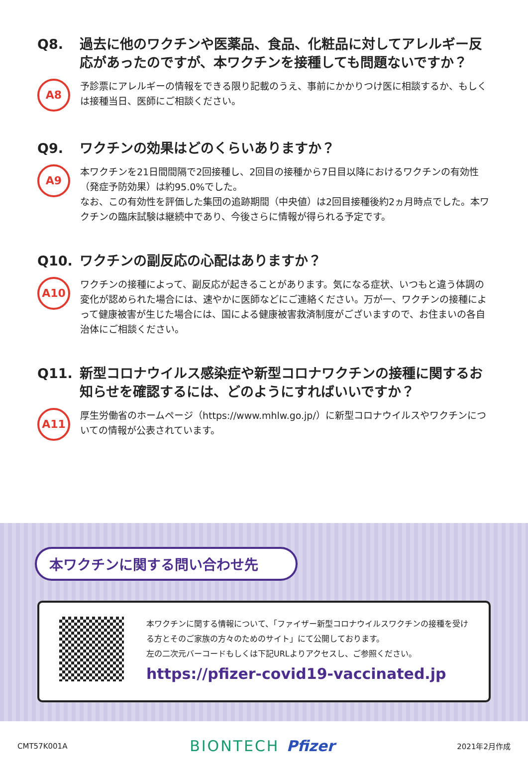Q8. 過去に他のワクチンや医薬品、食品、化粧品に対してアレルギー反応があったのですが、本ワクチンを接種しても問題ないですか？
A8
予診票にアレルギーの情報をできる限り記載のうえ、事前にかかりつけ医に相談するか、もしくは接種当日、医師にご相談ください。
Q9. ワクチンの効果はどのくらいありますか？
A9
本ワクチンを21日間間隔で2回接種し、2回目の接種から7日目以降におけるワクチンの有効性（発症予防効果）は約95.0%でした。
なお、この有効性を評価した集団の追跡期間（中央値）は2回目接種後約2ヵ月時点でした。本ワクチンの臨床試験は継続中であり、今後さらに情報が得られる予定です。
Q10. ワクチンの副反応の心配はありますか？
A10
ワクチンの接種によって、副反応が起きることがあります。気になる症状、いつもと違う体調の変化が認められた場合には、速やかに医師などにご連絡ください。万が一、ワクチンの接種によって健康被害が生じた場合には、国による健康被害救済制度がございますので、お住まいの各自治体にご相談ください。
Q11. 新型コロナウイルス感染症や新型コロナワクチンの接種に関するお知らせを確認するには、どのようにすればいいですか？
A11
厚生労働省のホームページ（https://www.mhlw.go.jp/）に新型コロナウイルスやワクチンについての情報が公表されています。
本ワクチンに関する問い合わせ先
本ワクチンに関する情報について、「ファイザー新型コロナウイルスワクチンの接種を受ける方とそのご家族の方々のためのサイト」にて公開しております。
左の二次元バーコードもしくは下記URLよりアクセスし、ご参照ください。
https://pfizer-covid19-vaccinated.jp
CMT57K001A BIONTECH Pfizer 2021年2月作成